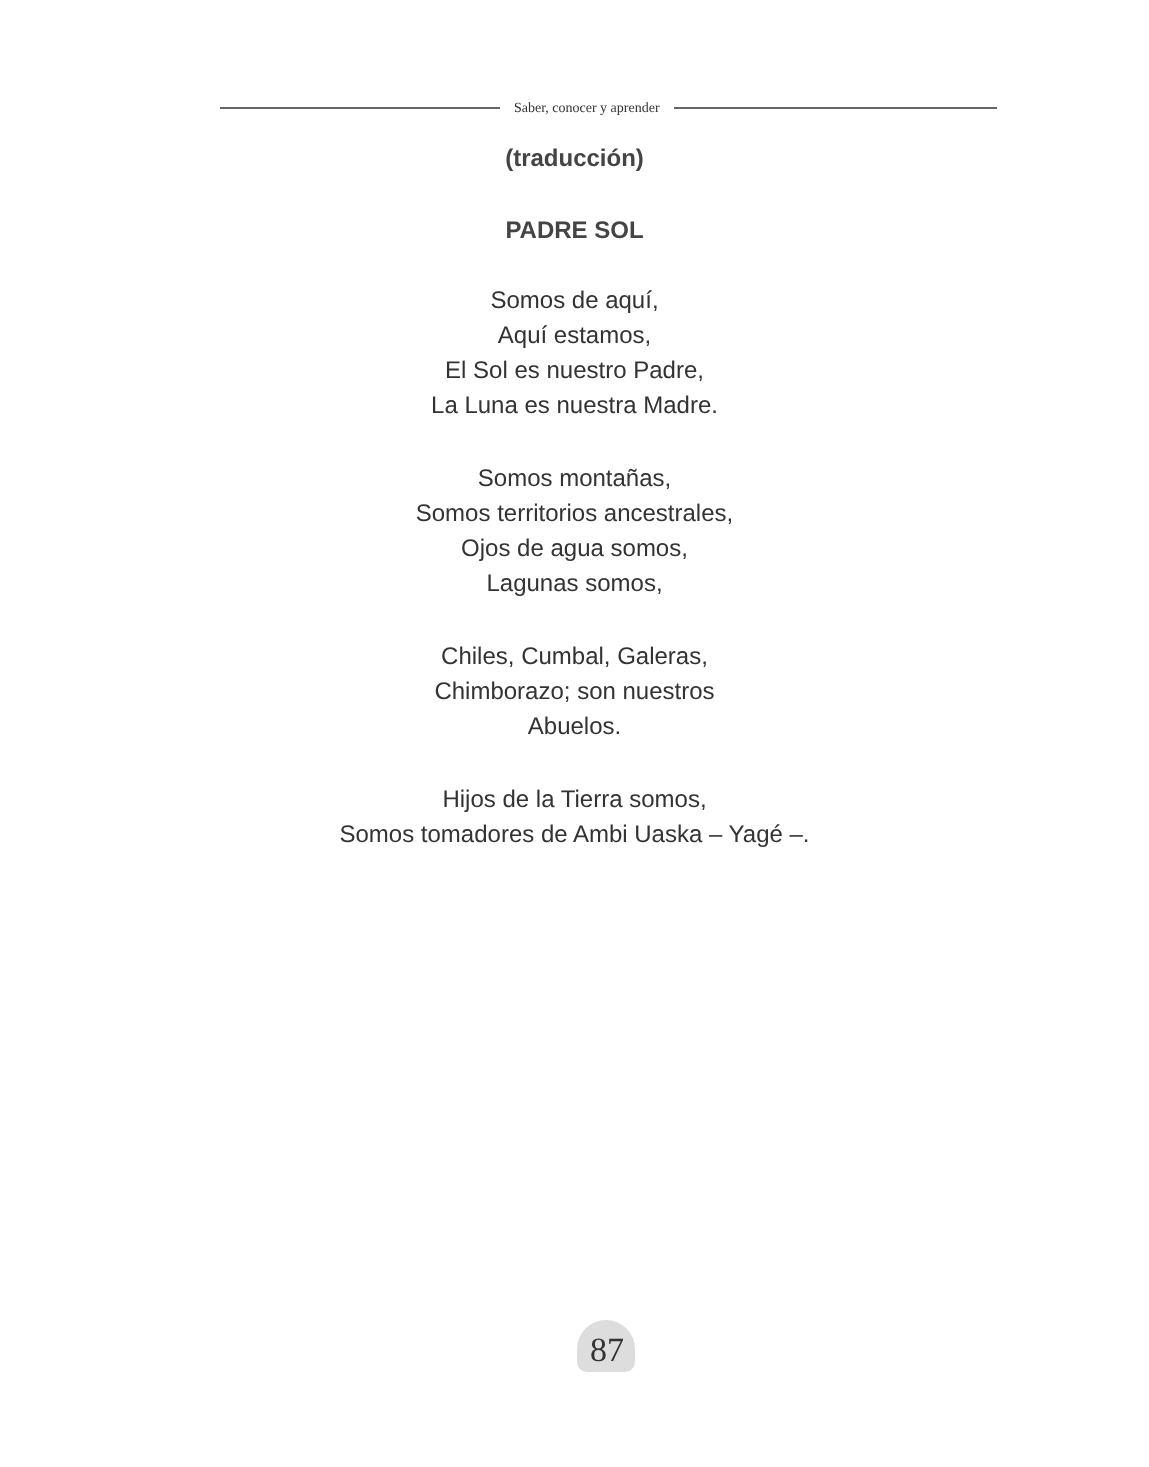Saber, conocer y aprender
(traducción)
PADRE SOL
Somos de aquí,
Aquí estamos,
El Sol es nuestro Padre,
La Luna es nuestra Madre.
Somos montañas,
Somos territorios ancestrales,
Ojos de agua somos,
Lagunas somos,
Chiles, Cumbal, Galeras,
Chimborazo; son nuestros
Abuelos.
Hijos de la Tierra somos,
Somos tomadores de Ambi Uaska – Yagé –.
87